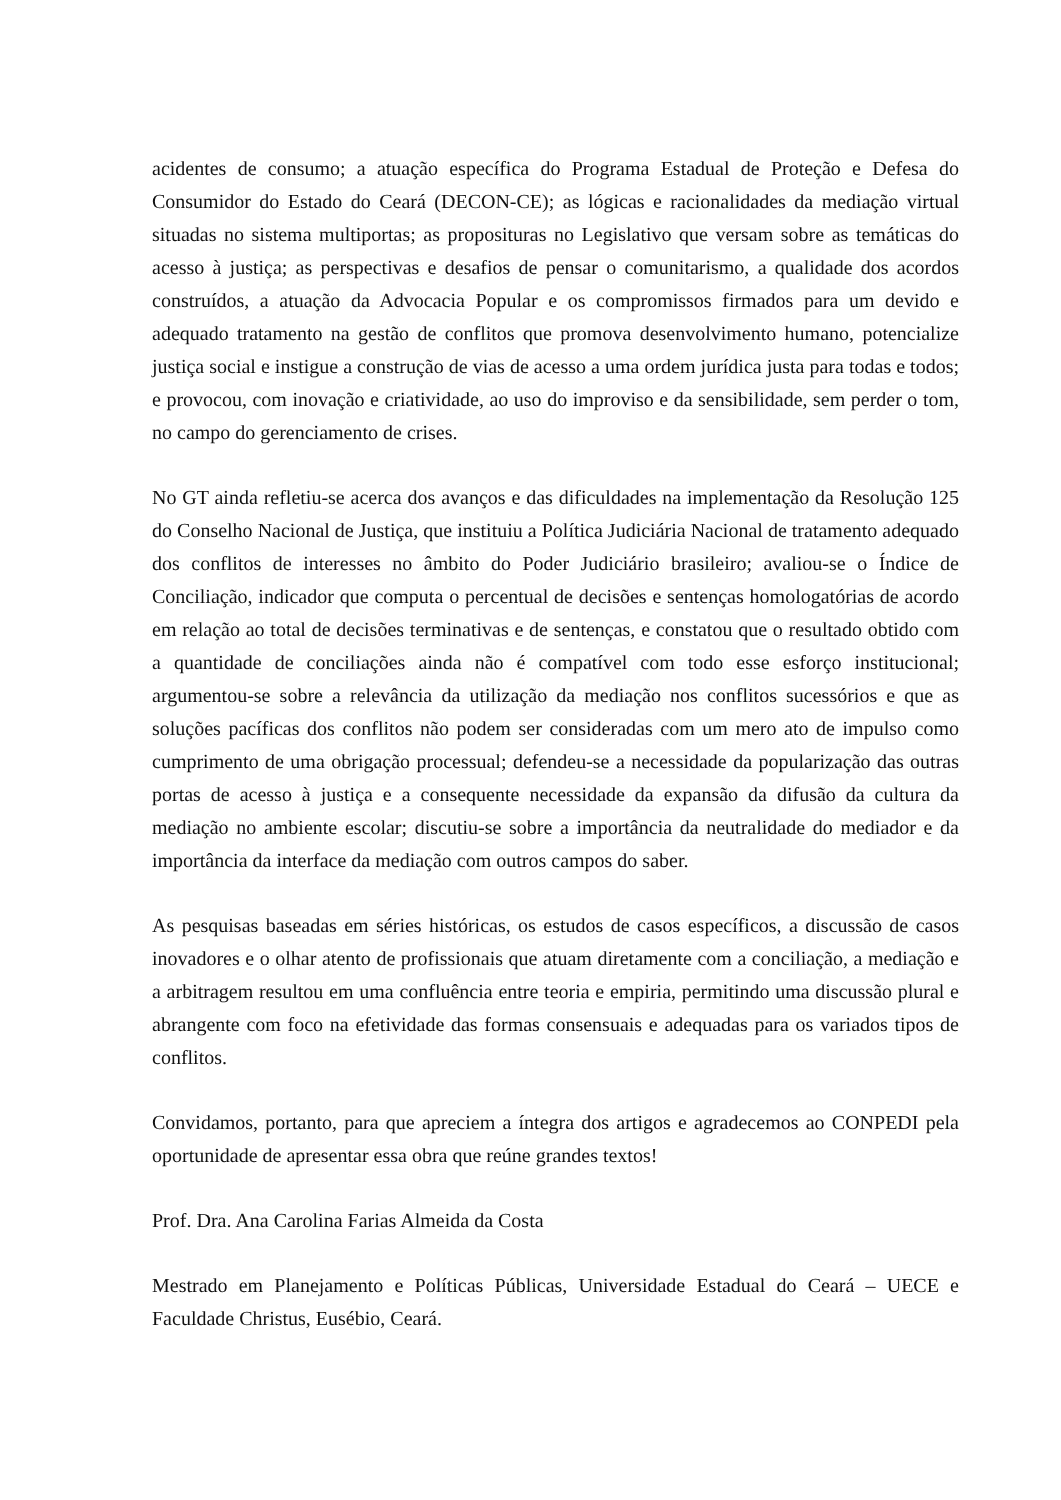acidentes de consumo; a atuação específica do Programa Estadual de Proteção e Defesa do Consumidor do Estado do Ceará (DECON-CE); as lógicas e racionalidades da mediação virtual situadas no sistema multiportas; as proposituras no Legislativo que versam sobre as temáticas do acesso à justiça; as perspectivas e desafios de pensar o comunitarismo, a qualidade dos acordos construídos, a atuação da Advocacia Popular e os compromissos firmados para um devido e adequado tratamento na gestão de conflitos que promova desenvolvimento humano, potencialize justiça social e instigue a construção de vias de acesso a uma ordem jurídica justa para todas e todos; e provocou, com inovação e criatividade, ao uso do improviso e da sensibilidade, sem perder o tom, no campo do gerenciamento de crises.
No GT ainda refletiu-se acerca dos avanços e das dificuldades na implementação da Resolução 125 do Conselho Nacional de Justiça, que instituiu a Política Judiciária Nacional de tratamento adequado dos conflitos de interesses no âmbito do Poder Judiciário brasileiro; avaliou-se o Índice de Conciliação, indicador que computa o percentual de decisões e sentenças homologatórias de acordo em relação ao total de decisões terminativas e de sentenças, e constatou que o resultado obtido com a quantidade de conciliações ainda não é compatível com todo esse esforço institucional; argumentou-se sobre a relevância da utilização da mediação nos conflitos sucessórios e que as soluções pacíficas dos conflitos não podem ser consideradas com um mero ato de impulso como cumprimento de uma obrigação processual; defendeu-se a necessidade da popularização das outras portas de acesso à justiça e a consequente necessidade da expansão da difusão da cultura da mediação no ambiente escolar; discutiu-se sobre a importância da neutralidade do mediador e da importância da interface da mediação com outros campos do saber.
As pesquisas baseadas em séries históricas, os estudos de casos específicos, a discussão de casos inovadores e o olhar atento de profissionais que atuam diretamente com a conciliação, a mediação e a arbitragem resultou em uma confluência entre teoria e empiria, permitindo uma discussão plural e abrangente com foco na efetividade das formas consensuais e adequadas para os variados tipos de conflitos.
Convidamos, portanto, para que apreciem a íntegra dos artigos e agradecemos ao CONPEDI pela oportunidade de apresentar essa obra que reúne grandes textos!
Prof. Dra. Ana Carolina Farias Almeida da Costa
Mestrado em Planejamento e Políticas Públicas, Universidade Estadual do Ceará – UECE e Faculdade Christus, Eusébio, Ceará.